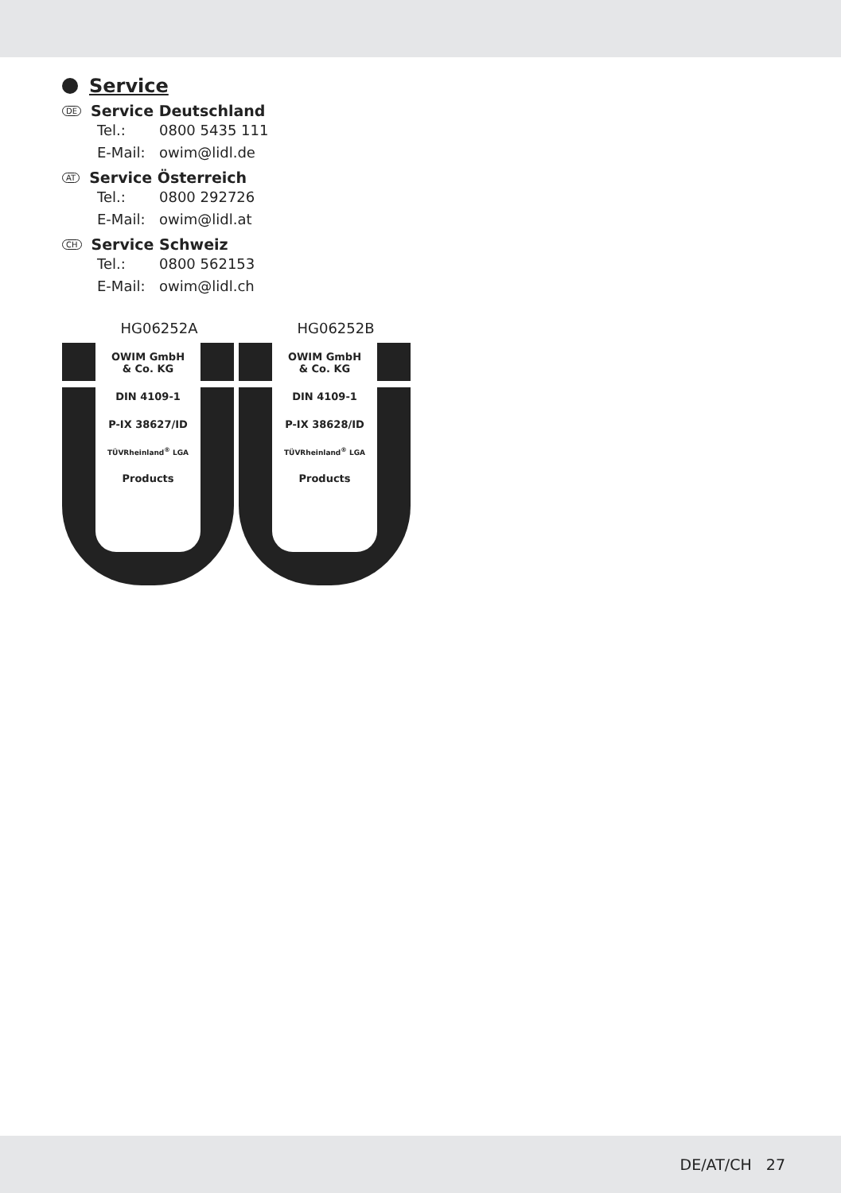Service
DE Service Deutschland
Tel.: 0800 5435 111
E-Mail: owim@lidl.de
AT Service Österreich
Tel.: 0800 292726
E-Mail: owim@lidl.at
CH Service Schweiz
Tel.: 0800 562153
E-Mail: owim@lidl.ch
HG06252A
OWIM GmbH
& Co. KG
DIN 4109-1
P-IX 38627/ID
TÜVRheinland<sup>®</sup> LGA
Products
HG06252B
OWIM GmbH
& Co. KG
DIN 4109-1
P-IX 38628/ID
TÜVRheinland<sup>®</sup> LGA
Products
DE/AT/CH 27